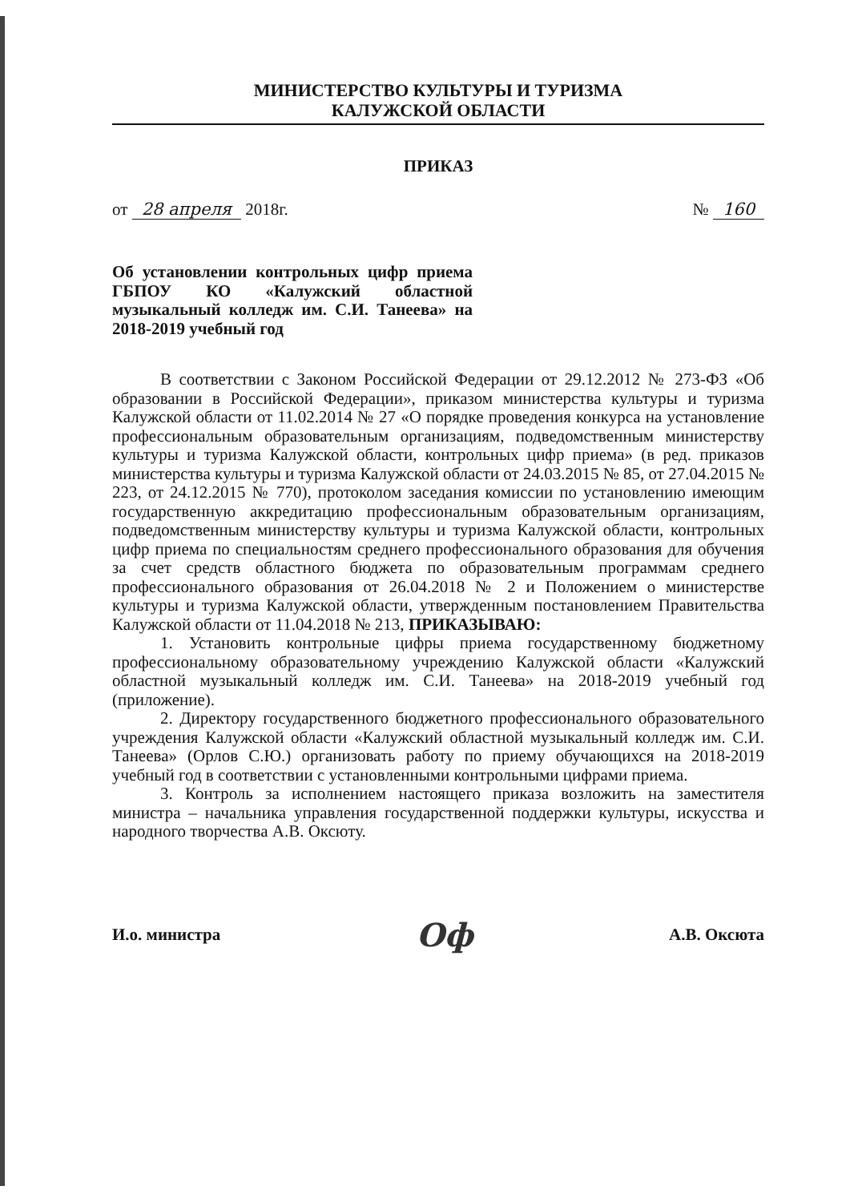МИНИСТЕРСТВО КУЛЬТУРЫ И ТУРИЗМА
КАЛУЖСКОЙ ОБЛАСТИ
ПРИКАЗ
от 28 апреля 2018г. № 160
Об установлении контрольных цифр приема ГБПОУ КО «Калужский областной музыкальный колледж им. С.И. Танеева» на 2018-2019 учебный год
В соответствии с Законом Российской Федерации от 29.12.2012 № 273-ФЗ «Об образовании в Российской Федерации», приказом министерства культуры и туризма Калужской области от 11.02.2014 № 27 «О порядке проведения конкурса на установление профессиональным образовательным организациям, подведомственным министерству культуры и туризма Калужской области, контрольных цифр приема» (в ред. приказов министерства культуры и туризма Калужской области от 24.03.2015 № 85, от 27.04.2015 № 223, от 24.12.2015 № 770), протоколом заседания комиссии по установлению имеющим государственную аккредитацию профессиональным образовательным организациям, подведомственным министерству культуры и туризма Калужской области, контрольных цифр приема по специальностям среднего профессионального образования для обучения за счет средств областного бюджета по образовательным программам среднего профессионального образования от 26.04.2018 № 2 и Положением о министерстве культуры и туризма Калужской области, утвержденным постановлением Правительства Калужской области от 11.04.2018 № 213, ПРИКАЗЫВАЮ:
1. Установить контрольные цифры приема государственному бюджетному профессиональному образовательному учреждению Калужской области «Калужский областной музыкальный колледж им. С.И. Танеева» на 2018-2019 учебный год (приложение).
2. Директору государственного бюджетного профессионального образовательного учреждения Калужской области «Калужский областной музыкальный колледж им. С.И. Танеева» (Орлов С.Ю.) организовать работу по приему обучающихся на 2018-2019 учебный год в соответствии с установленными контрольными цифрами приема.
3. Контроль за исполнением настоящего приказа возложить на заместителя министра – начальника управления государственной поддержки культуры, искусства и народного творчества А.В. Оксюту.
И.о. министра Оф А.В. Оксюта